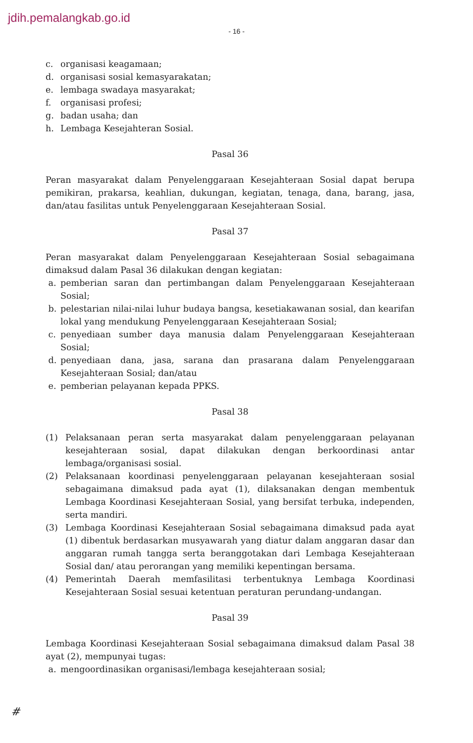jdih.pemalangkab.go.id
- 16 -
c. organisasi keagamaan;
d. organisasi sosial kemasyarakatan;
e. lembaga swadaya masyarakat;
f. organisasi profesi;
g. badan usaha; dan
h. Lembaga Kesejahteran Sosial.
Pasal 36
Peran masyarakat dalam Penyelenggaraan Kesejahteraan Sosial dapat berupa pemikiran, prakarsa, keahlian, dukungan, kegiatan, tenaga, dana, barang, jasa, dan/atau fasilitas untuk Penyelenggaraan Kesejahteraan Sosial.
Pasal 37
Peran masyarakat dalam Penyelenggaraan Kesejahteraan Sosial sebagaimana dimaksud dalam Pasal 36 dilakukan dengan kegiatan:
a. pemberian saran dan pertimbangan dalam Penyelenggaraan Kesejahteraan Sosial;
b. pelestarian nilai-nilai luhur budaya bangsa, kesetiakawanan sosial, dan kearifan lokal yang mendukung Penyelenggaraan Kesejahteraan Sosial;
c. penyediaan sumber daya manusia dalam Penyelenggaraan Kesejahteraan Sosial;
d. penyediaan dana, jasa, sarana dan prasarana dalam Penyelenggaraan Kesejahteraan Sosial; dan/atau
e. pemberian pelayanan kepada PPKS.
Pasal 38
(1) Pelaksanaan peran serta masyarakat dalam penyelenggaraan pelayanan kesejahteraan sosial, dapat dilakukan dengan berkoordinasi antar lembaga/organisasi sosial.
(2) Pelaksanaan koordinasi penyelenggaraan pelayanan kesejahteraan sosial sebagaimana dimaksud pada ayat (1), dilaksanakan dengan membentuk Lembaga Koordinasi Kesejahteraan Sosial, yang bersifat terbuka, independen, serta mandiri.
(3) Lembaga Koordinasi Kesejahteraan Sosial sebagaimana dimaksud pada ayat (1) dibentuk berdasarkan musyawarah yang diatur dalam anggaran dasar dan anggaran rumah tangga serta beranggotakan dari Lembaga Kesejahteraan Sosial dan/ atau perorangan yang memiliki kepentingan bersama.
(4) Pemerintah Daerah memfasilitasi terbentuknya Lembaga Koordinasi Kesejahteraan Sosial sesuai ketentuan peraturan perundang-undangan.
Pasal 39
Lembaga Koordinasi Kesejahteraan Sosial sebagaimana dimaksud dalam Pasal 38 ayat (2), mempunyai tugas:
a. mengoordinasikan organisasi/lembaga kesejahteraan sosial;
#